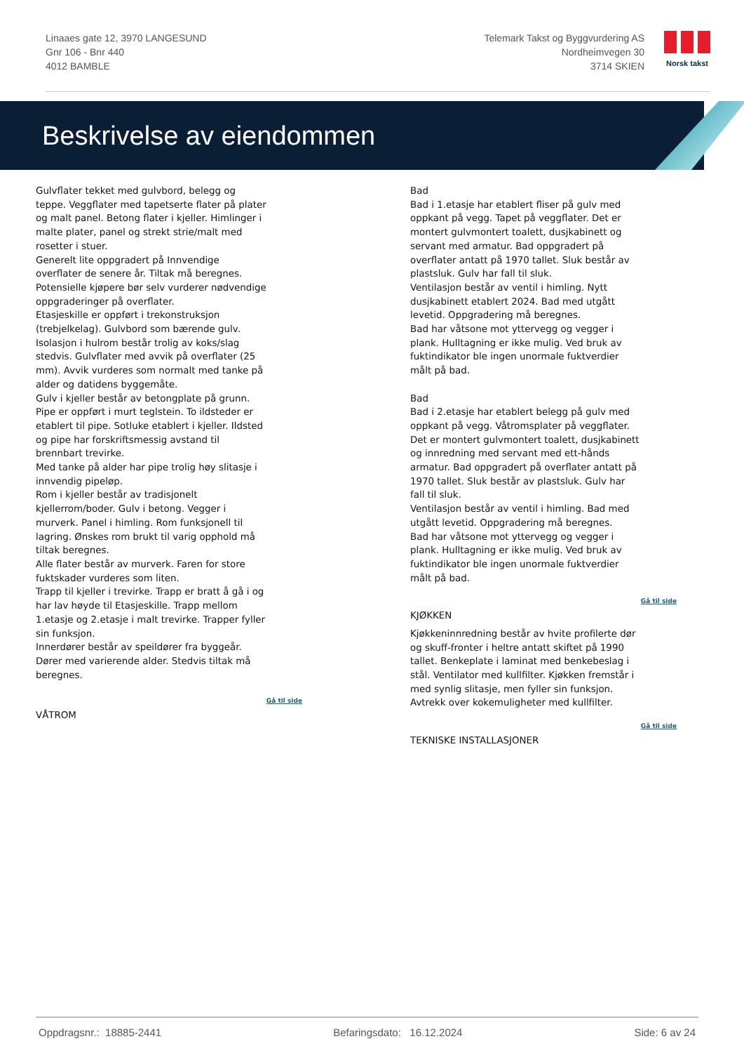Linaaes gate 12, 3970 LANGESUND
Gnr 106 - Bnr 440
4012 BAMBLE
Telemark Takst og Byggvurdering AS
Nordheimvegen 30
3714 SKIEN
Norsk takst
Beskrivelse av eiendommen
Gulvflater tekket med gulvbord, belegg og teppe. Veggflater med tapetserte flater på plater og malt panel. Betong flater i kjeller. Himlinger i malte plater, panel og strekt strie/malt med rosetter i stuer.
Generelt lite oppgradert på Innvendige overflater de senere år. Tiltak må beregnes. Potensielle kjøpere bør selv vurderer nødvendige oppgraderinger på overflater.
Etasjeskille er oppført i trekonstruksjon (trebjelkelag). Gulvbord som bærende gulv. Isolasjon i hulrom består trolig av koks/slag stedvis. Gulvflater med avvik på overflater (25 mm). Avvik vurderes som normalt med tanke på alder og datidens byggemåte.
Gulv i kjeller består av betongplate på grunn.
Pipe er oppført i murt teglstein. To ildsteder er etablert til pipe. Sotluke etablert i kjeller. Ildsted og pipe har forskriftsmessig avstand til brennbart trevirke.
Med tanke på alder har pipe trolig høy slitasje i innvendig pipeløp.
Rom i kjeller består av tradisjonelt kjellerrom/boder. Gulv i betong. Vegger i murverk. Panel i himling. Rom funksjonell til lagring. Ønskes rom brukt til varig opphold må tiltak beregnes.
Alle flater består av murverk. Faren for store fuktskader vurderes som liten.
Trapp til kjeller i trevirke. Trapp er bratt å gå i og har lav høyde til Etasjeskille. Trapp mellom 1.etasje og 2.etasje i malt trevirke. Trapper fyller sin funksjon.
Innerdører består av speildører fra byggeår. Dører med varierende alder. Stedvis tiltak må beregnes.
Gå til side
VÅTROM
Bad
Bad i 1.etasje har etablert fliser på gulv med oppkant på vegg. Tapet på veggflater. Det er montert gulvmontert toalett, dusjkabinett og servant med armatur. Bad oppgradert på overflater antatt på 1970 tallet. Sluk består av plastsluk. Gulv har fall til sluk.
Ventilasjon består av ventil i himling. Nytt dusjkabinett etablert 2024. Bad med utgått levetid. Oppgradering må beregnes.
Bad har våtsone mot yttervegg og vegger i plank. Hulltagning er ikke mulig. Ved bruk av fuktindikator ble ingen unormale fuktverdier målt på bad.
Bad
Bad i 2.etasje har etablert belegg på gulv med oppkant på vegg. Våtromsplater på veggflater. Det er montert gulvmontert toalett, dusjkabinett og innredning med servant med ett-hånds armatur. Bad oppgradert på overflater antatt på 1970 tallet. Sluk består av plastsluk. Gulv har fall til sluk.
Ventilasjon består av ventil i himling. Bad med utgått levetid. Oppgradering må beregnes.
Bad har våtsone mot yttervegg og vegger i plank. Hulltagning er ikke mulig. Ved bruk av fuktindikator ble ingen unormale fuktverdier målt på bad.
Gå til side
KJØKKEN
Kjøkkeninnredning består av hvite profilerte dør og skuff-fronter i heltre antatt skiftet på 1990 tallet. Benkeplate i laminat med benkebeslag i stål. Ventilator med kullfilter. Kjøkken fremstår i med synlig slitasje, men fyller sin funksjon. Avtrekk over kokemuligheter med kullfilter.
Gå til side
TEKNISKE INSTALLASJONER
Oppdragsnr.: 18885-2441 Befaringsdato: 16.12.2024 Side: 6 av 24